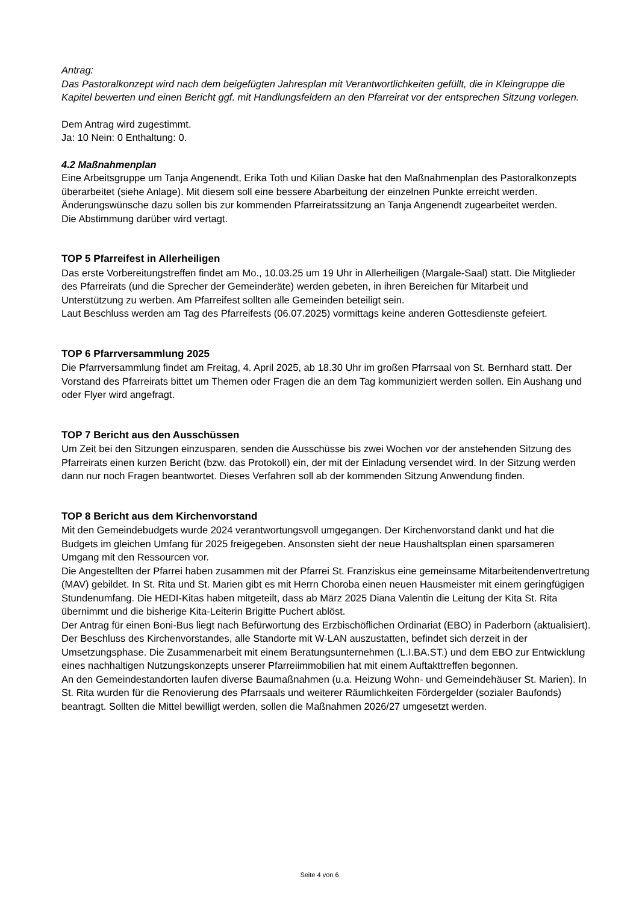Antrag:
Das Pastoralkonzept wird nach dem beigefügten Jahresplan mit Verantwortlichkeiten gefüllt, die in Kleingruppe die Kapitel bewerten und einen Bericht ggf. mit Handlungsfeldern an den Pfarreirat vor der entsprechen Sitzung vorlegen.
Dem Antrag wird zugestimmt.
Ja: 10 Nein: 0 Enthaltung: 0.
4.2 Maßnahmenplan
Eine Arbeitsgruppe um Tanja Angenendt, Erika Toth und Kilian Daske hat den Maßnahmenplan des Pastoralkonzepts überarbeitet (siehe Anlage). Mit diesem soll eine bessere Abarbeitung der einzelnen Punkte erreicht werden. Änderungswünsche dazu sollen bis zur kommenden Pfarreiratssitzung an Tanja Angenendt zugearbeitet werden.
Die Abstimmung darüber wird vertagt.
TOP 5 Pfarreifest in Allerheiligen
Das erste Vorbereitungstreffen findet am Mo., 10.03.25 um 19 Uhr in Allerheiligen (Margale-Saal) statt. Die Mitglieder des Pfarreirats (und die Sprecher der Gemeinderäte) werden gebeten, in ihren Bereichen für Mitarbeit und Unterstützung zu werben. Am Pfarreifest sollten alle Gemeinden beteiligt sein.
Laut Beschluss werden am Tag des Pfarreifests (06.07.2025) vormittags keine anderen Gottesdienste gefeiert.
TOP 6 Pfarrversammlung 2025
Die Pfarrversammlung findet am Freitag, 4. April 2025, ab 18.30 Uhr im großen Pfarrsaal von St. Bernhard statt. Der Vorstand des Pfarreirats bittet um Themen oder Fragen die an dem Tag kommuniziert werden sollen. Ein Aushang und oder Flyer wird angefragt.
TOP 7 Bericht aus den Ausschüssen
Um Zeit bei den Sitzungen einzusparen, senden die Ausschüsse bis zwei Wochen vor der anstehenden Sitzung des Pfarreirats einen kurzen Bericht (bzw. das Protokoll) ein, der mit der Einladung versendet wird. In der Sitzung werden dann nur noch Fragen beantwortet. Dieses Verfahren soll ab der kommenden Sitzung Anwendung finden.
TOP 8 Bericht aus dem Kirchenvorstand
Mit den Gemeindebudgets wurde 2024 verantwortungsvoll umgegangen. Der Kirchenvorstand dankt und hat die Budgets im gleichen Umfang für 2025 freigegeben. Ansonsten sieht der neue Haushaltsplan einen sparsameren Umgang mit den Ressourcen vor.
Die Angestellten der Pfarrei haben zusammen mit der Pfarrei St. Franziskus eine gemeinsame Mitarbeitendenvertretung (MAV) gebildet. In St. Rita und St. Marien gibt es mit Herrn Choroba einen neuen Hausmeister mit einem geringfügigen Stundenumfang. Die HEDI-Kitas haben mitgeteilt, dass ab März 2025 Diana Valentin die Leitung der Kita St. Rita übernimmt und die bisherige Kita-Leiterin Brigitte Puchert ablöst.
Der Antrag für einen Boni-Bus liegt nach Befürwortung des Erzbischöflichen Ordinariat (EBO) in Paderborn (aktualisiert). Der Beschluss des Kirchenvorstandes, alle Standorte mit W-LAN auszustatten, befindet sich derzeit in der Umsetzungsphase. Die Zusammenarbeit mit einem Beratungsunternehmen (L.I.BA.ST.) und dem EBO zur Entwicklung eines nachhaltigen Nutzungskonzepts unserer Pfarreiimmobilien hat mit einem Auftakttreffen begonnen.
An den Gemeindestandorten laufen diverse Baumaßnahmen (u.a. Heizung Wohn- und Gemeindehäuser St. Marien). In St. Rita wurden für die Renovierung des Pfarrsaals und weiterer Räumlichkeiten Fördergelder (sozialer Baufonds) beantragt. Sollten die Mittel bewilligt werden, sollen die Maßnahmen 2026/27 umgesetzt werden.
Seite 4 von 6